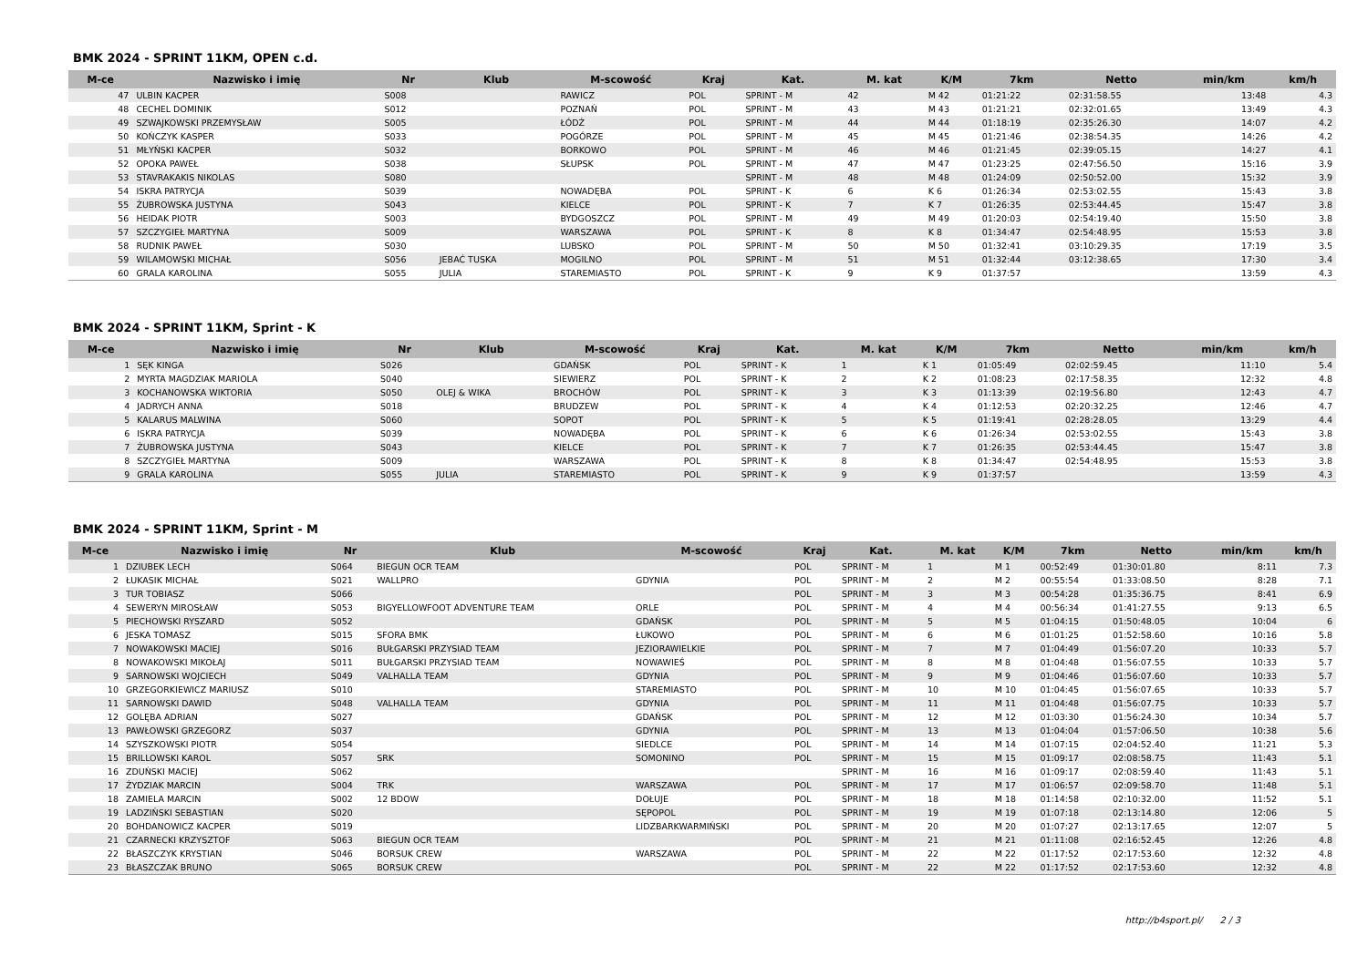BMK 2024 - SPRINT 11KM, OPEN c.d.
| M-ce | Nazwisko i imię | Nr | Klub | M-scowość | Kraj | Kat. | M. kat | K/M | 7km | Netto | min/km | km/h |
| --- | --- | --- | --- | --- | --- | --- | --- | --- | --- | --- | --- | --- |
| 47 | ULBIN KACPER | S008 | | RAWICZ | POL | SPRINT - M | 42 | M 42 | 01:21:22 | 02:31:58.55 | 13:48 | 4.3 |
| 48 | CECHEL DOMINIK | S012 | | POZNAŃ | POL | SPRINT - M | 43 | M 43 | 01:21:21 | 02:32:01.65 | 13:49 | 4.3 |
| 49 | SZWAJKOWSKI PRZEMYSŁAW | S005 | | ŁÓDŹ | POL | SPRINT - M | 44 | M 44 | 01:18:19 | 02:35:26.30 | 14:07 | 4.2 |
| 50 | KOŃCZYK KASPER | S033 | | POGÓRZE | POL | SPRINT - M | 45 | M 45 | 01:21:46 | 02:38:54.35 | 14:26 | 4.2 |
| 51 | MŁYŃSKI KACPER | S032 | | BORKOWO | POL | SPRINT - M | 46 | M 46 | 01:21:45 | 02:39:05.15 | 14:27 | 4.1 |
| 52 | OPOKA PAWEŁ | S038 | | SŁUPSK | POL | SPRINT - M | 47 | M 47 | 01:23:25 | 02:47:56.50 | 15:16 | 3.9 |
| 53 | STAVRAKAKIS NIKOLAS | S080 | | | | SPRINT - M | 48 | M 48 | 01:24:09 | 02:50:52.00 | 15:32 | 3.9 |
| 54 | ISKRA PATRYCJA | S039 | | NOWADĘBA | POL | SPRINT - K | 6 | K 6 | 01:26:34 | 02:53:02.55 | 15:43 | 3.8 |
| 55 | ŻUBROWSKA JUSTYNA | S043 | | KIELCE | POL | SPRINT - K | 7 | K 7 | 01:26:35 | 02:53:44.45 | 15:47 | 3.8 |
| 56 | HEIDAK PIOTR | S003 | | BYDGOSZCZ | POL | SPRINT - M | 49 | M 49 | 01:20:03 | 02:54:19.40 | 15:50 | 3.8 |
| 57 | SZCZYGIEŁ MARTYNA | S009 | | WARSZAWA | POL | SPRINT - K | 8 | K 8 | 01:34:47 | 02:54:48.95 | 15:53 | 3.8 |
| 58 | RUDNIK PAWEŁ | S030 | | LUBSKO | POL | SPRINT - M | 50 | M 50 | 01:32:41 | 03:10:29.35 | 17:19 | 3.5 |
| 59 | WILAMOWSKI MICHAŁ | S056 | JEBAĆ TUSKA | MOGILNO | POL | SPRINT - M | 51 | M 51 | 01:32:44 | 03:12:38.65 | 17:30 | 3.4 |
| 60 | GRALA KAROLINA | S055 | JULIA | STAREMIASTO | POL | SPRINT - K | 9 | K 9 | 01:37:57 | | 13:59 | 4.3 |
BMK 2024 - SPRINT 11KM, Sprint - K
| M-ce | Nazwisko i imię | Nr | Klub | M-scowość | Kraj | Kat. | M. kat | K/M | 7km | Netto | min/km | km/h |
| --- | --- | --- | --- | --- | --- | --- | --- | --- | --- | --- | --- | --- |
| 1 | SĘK KINGA | S026 | | GDAŃSK | POL | SPRINT - K | 1 | K 1 | 01:05:49 | 02:02:59.45 | 11:10 | 5.4 |
| 2 | MYRTA MAGDZIAK MARIOLA | S040 | | SIEWIERZ | POL | SPRINT - K | 2 | K 2 | 01:08:23 | 02:17:58.35 | 12:32 | 4.8 |
| 3 | KOCHANOWSKA WIKTORIA | S050 | OLEJ & WIKA | BROCHÓW | POL | SPRINT - K | 3 | K 3 | 01:13:39 | 02:19:56.80 | 12:43 | 4.7 |
| 4 | JADRYCH ANNA | S018 | | BRUDZEW | POL | SPRINT - K | 4 | K 4 | 01:12:53 | 02:20:32.25 | 12:46 | 4.7 |
| 5 | KALARUS MALWINA | S060 | | SOPOT | POL | SPRINT - K | 5 | K 5 | 01:19:41 | 02:28:28.05 | 13:29 | 4.4 |
| 6 | ISKRA PATRYCJA | S039 | | NOWADĘBA | POL | SPRINT - K | 6 | K 6 | 01:26:34 | 02:53:02.55 | 15:43 | 3.8 |
| 7 | ŻUBROWSKA JUSTYNA | S043 | | KIELCE | POL | SPRINT - K | 7 | K 7 | 01:26:35 | 02:53:44.45 | 15:47 | 3.8 |
| 8 | SZCZYGIEŁ MARTYNA | S009 | | WARSZAWA | POL | SPRINT - K | 8 | K 8 | 01:34:47 | 02:54:48.95 | 15:53 | 3.8 |
| 9 | GRALA KAROLINA | S055 | JULIA | STAREMIASTO | POL | SPRINT - K | 9 | K 9 | 01:37:57 | | 13:59 | 4.3 |
BMK 2024 - SPRINT 11KM, Sprint - M
| M-ce | Nazwisko i imię | Nr | Klub | M-scowość | Kraj | Kat. | M. kat | K/M | 7km | Netto | min/km | km/h |
| --- | --- | --- | --- | --- | --- | --- | --- | --- | --- | --- | --- | --- |
| 1 | DZIUBEK LECH | S064 | BIEGUN OCR TEAM | | POL | SPRINT - M | 1 | M 1 | 00:52:49 | 01:30:01.80 | 8:11 | 7.3 |
| 2 | ŁUKASIK MICHAŁ | S021 | WALLPRO | GDYNIA | POL | SPRINT - M | 2 | M 2 | 00:55:54 | 01:33:08.50 | 8:28 | 7.1 |
| 3 | TUR TOBIASZ | S066 | | | POL | SPRINT - M | 3 | M 3 | 00:54:28 | 01:35:36.75 | 8:41 | 6.9 |
| 4 | SEWERYN MIROSŁAW | S053 | BIGYELLOWFOOT ADVENTURE TEAM | ORLE | POL | SPRINT - M | 4 | M 4 | 00:56:34 | 01:41:27.55 | 9:13 | 6.5 |
| 5 | PIECHOWSKI RYSZARD | S052 | | GDAŃSK | POL | SPRINT - M | 5 | M 5 | 01:04:15 | 01:50:48.05 | 10:04 | 6 |
| 6 | JESKA TOMASZ | S015 | SFORA BMK | ŁUKOWO | POL | SPRINT - M | 6 | M 6 | 01:01:25 | 01:52:58.60 | 10:16 | 5.8 |
| 7 | NOWAKOWSKI MACIEJ | S016 | BUŁGARSKI PRZYSIAD TEAM | JEZIORAWIELKIE | POL | SPRINT - M | 7 | M 7 | 01:04:49 | 01:56:07.20 | 10:33 | 5.7 |
| 8 | NOWAKOWSKI MIKOŁAJ | S011 | BUŁGARSKI PRZYSIAD TEAM | NOWAWIEŚ | POL | SPRINT - M | 8 | M 8 | 01:04:48 | 01:56:07.55 | 10:33 | 5.7 |
| 9 | SARNOWSKI WOJCIECH | S049 | VALHALLA TEAM | GDYNIA | POL | SPRINT - M | 9 | M 9 | 01:04:46 | 01:56:07.60 | 10:33 | 5.7 |
| 10 | GRZEGORKIEWICZ MARIUSZ | S010 | | STAREMIASTO | POL | SPRINT - M | 10 | M 10 | 01:04:45 | 01:56:07.65 | 10:33 | 5.7 |
| 11 | SARNOWSKI DAWID | S048 | VALHALLA TEAM | GDYNIA | POL | SPRINT - M | 11 | M 11 | 01:04:48 | 01:56:07.75 | 10:33 | 5.7 |
| 12 | GOLĘBA ADRIAN | S027 | | GDAŃSK | POL | SPRINT - M | 12 | M 12 | 01:03:30 | 01:56:24.30 | 10:34 | 5.7 |
| 13 | PAWŁOWSKI GRZEGORZ | S037 | | GDYNIA | POL | SPRINT - M | 13 | M 13 | 01:04:04 | 01:57:06.50 | 10:38 | 5.6 |
| 14 | SZYSZKOWSKI PIOTR | S054 | | SIEDLCE | POL | SPRINT - M | 14 | M 14 | 01:07:15 | 02:04:52.40 | 11:21 | 5.3 |
| 15 | BRILLOWSKI KAROL | S057 | SRK | SOMONINO | POL | SPRINT - M | 15 | M 15 | 01:09:17 | 02:08:58.75 | 11:43 | 5.1 |
| 16 | ZDUŃSKI MACIEJ | S062 | | | | SPRINT - M | 16 | M 16 | 01:09:17 | 02:08:59.40 | 11:43 | 5.1 |
| 17 | ŻYDZIAK MARCIN | S004 | TRK | WARSZAWA | POL | SPRINT - M | 17 | M 17 | 01:06:57 | 02:09:58.70 | 11:48 | 5.1 |
| 18 | ZAMIELA MARCIN | S002 | 12 BDOW | DOŁUJE | POL | SPRINT - M | 18 | M 18 | 01:14:58 | 02:10:32.00 | 11:52 | 5.1 |
| 19 | LADZIŃSKI SEBASTIAN | S020 | | SĘPOPOL | POL | SPRINT - M | 19 | M 19 | 01:07:18 | 02:13:14.80 | 12:06 | 5 |
| 20 | BOHDANOWICZ KACPER | S019 | | LIDZBARKWARMIŃSKI | POL | SPRINT - M | 20 | M 20 | 01:07:27 | 02:13:17.65 | 12:07 | 5 |
| 21 | CZARNECKI KRZYSZTOF | S063 | BIEGUN OCR TEAM | | POL | SPRINT - M | 21 | M 21 | 01:11:08 | 02:16:52.45 | 12:26 | 4.8 |
| 22 | BŁASZCZYK KRYSTIAN | S046 | BORSUK CREW | WARSZAWA | POL | SPRINT - M | 22 | M 22 | 01:17:52 | 02:17:53.60 | 12:32 | 4.8 |
| 23 | BŁASZCZAK BRUNO | S065 | BORSUK CREW | | POL | SPRINT - M | 22 | M 22 | 01:17:52 | 02:17:53.60 | 12:32 | 4.8 |
http://b4sport.pl/ 2 / 3